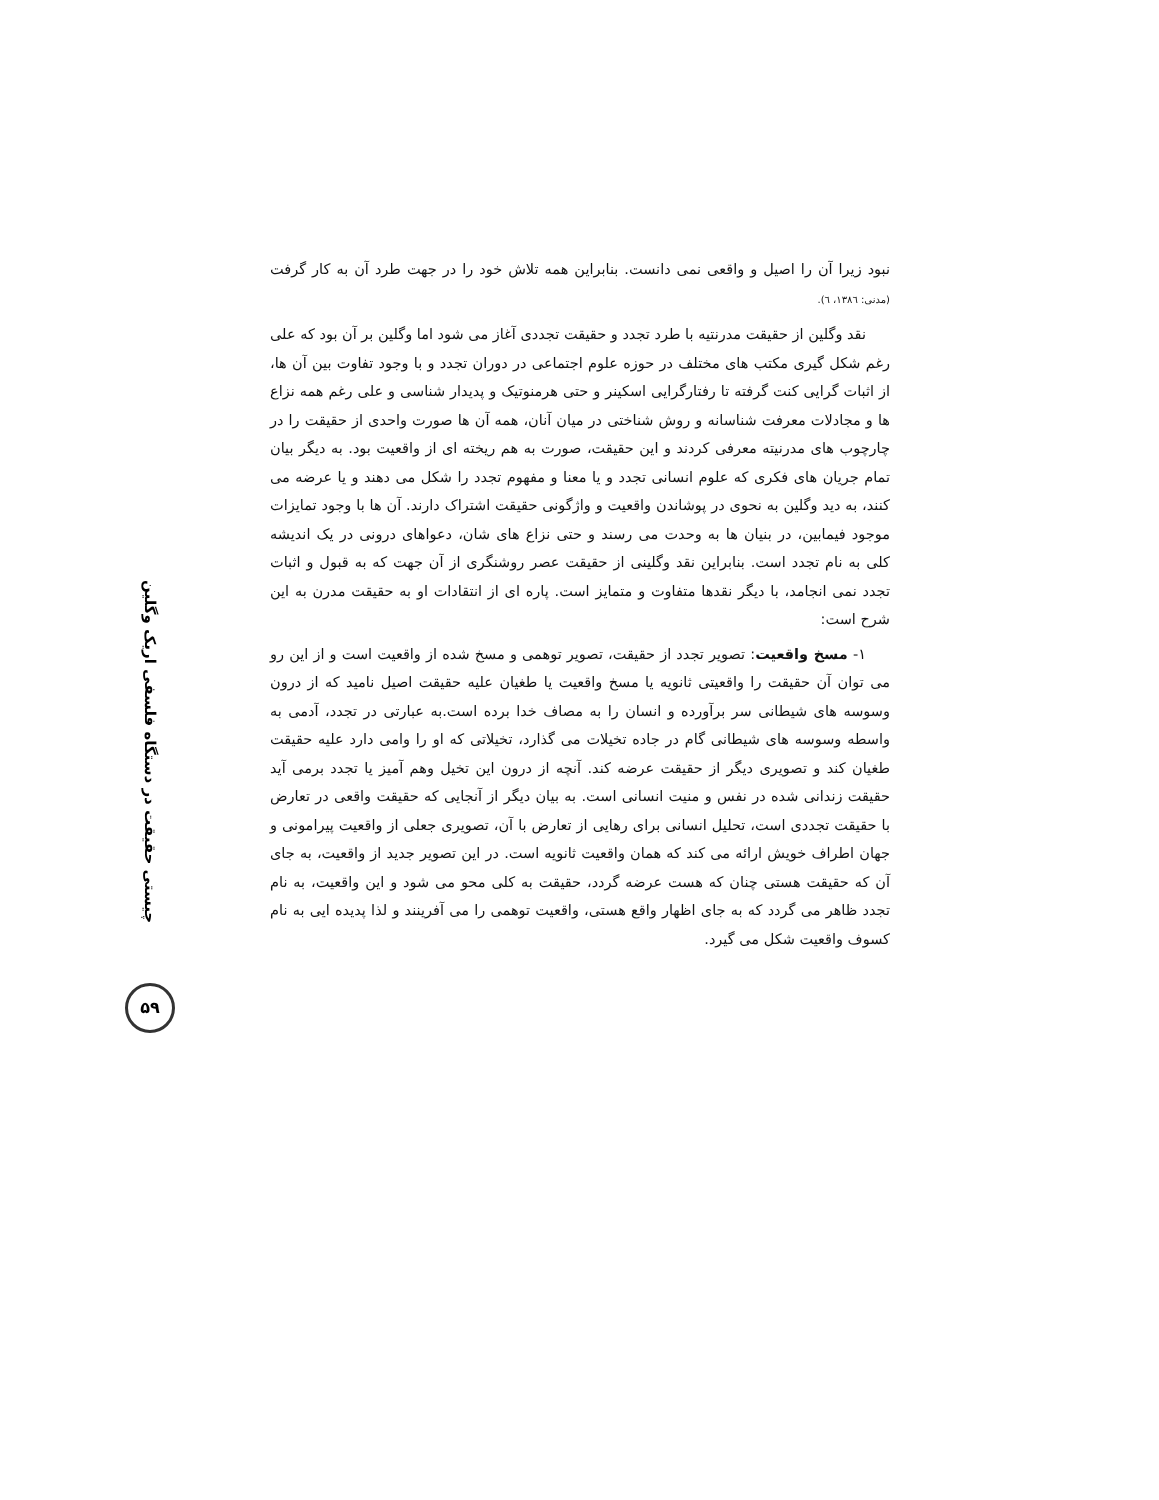چیستی حقیقت در دستگاه فلسفی اریک وگلین
۵۹
نبود زیرا آن را اصیل و واقعی نمی دانست. بنابراین همه تلاش خود را در جهت طرد آن به کار گرفت (مدنی: ۱۳۸٦، ٦).
نقد وگلین از حقیقت مدرنتیه با طرد تجدد و حقیقت تجددی آغاز می شود اما وگلین بر آن بود که علی رغم شکل گیری مکتب های مختلف در حوزه علوم اجتماعی در دوران تجدد و با وجود تفاوت بین آن ها، از اثبات گرایی کنت گرفته تا رفتارگرایی اسکینر و حتی هرمنوتیک و پدیدار شناسی و علی رغم همه نزاع ها و مجادلات معرفت شناسانه و روش شناختی در میان آنان، همه آن ها صورت واحدی از حقیقت را در چارچوب های مدرنیته معرفی کردند و این حقیقت، صورت به هم ریخته ای از واقعیت بود. به دیگر بیان تمام جریان های فکری که علوم انسانی تجدد و یا معنا و مفهوم تجدد را شکل می دهند و یا عرضه می کنند، به دید وگلین به نحوی در پوشاندن واقعیت و واژگونی حقیقت اشتراک دارند. آن ها با وجود تمایزات موجود فیمابین، در بنیان ها به وحدت می رسند و حتی نزاع های شان، دعواهای درونی در یک اندیشه کلی به نام تجدد است. بنابراین نقد وگلینی از حقیقت عصر روشنگری از آن جهت که به قبول و اثبات تجدد نمی انجامد، با دیگر نقدها متفاوت و متمایز است. پاره ای از انتقادات او به حقیقت مدرن به این شرح است:
۱- مسخ واقعیت: تصویر تجدد از حقیقت، تصویر توهمی و مسخ شده از واقعیت است و از این رو می توان آن حقیقت را واقعیتی ثانویه یا مسخ واقعیت یا طغیان علیه حقیقت اصیل نامید که از درون وسوسه های شیطانی سر برآورده و انسان را به مصاف خدا برده است.به عبارتی در تجدد، آدمی به واسطه وسوسه های شیطانی گام در جاده تخیلات می گذارد، تخیلاتی که او را وامی دارد علیه حقیقت طغیان کند و تصویری دیگر از حقیقت عرضه کند. آنچه از درون این تخیل وهم آمیز یا تجدد برمی آید حقیقت زندانی شده در نفس و منیت انسانی است. به بیان دیگر از آنجایی که حقیقت واقعی در تعارض با حقیقت تجددی است، تحلیل انسانی برای رهایی از تعارض با آن، تصویری جعلی از واقعیت پیرامونی و جهان اطراف خویش ارائه می کند که همان واقعیت ثانویه است. در این تصویر جدید از واقعیت، به جای آن که حقیقت هستی چنان که هست عرضه گردد، حقیقت به کلی محو می شود و این واقعیت، به نام تجدد ظاهر می گردد که به جای اظهار واقع هستی، واقعیت توهمی را می آفرینند و لذا پدیده ایی به نام کسوف واقعیت شکل می گیرد.